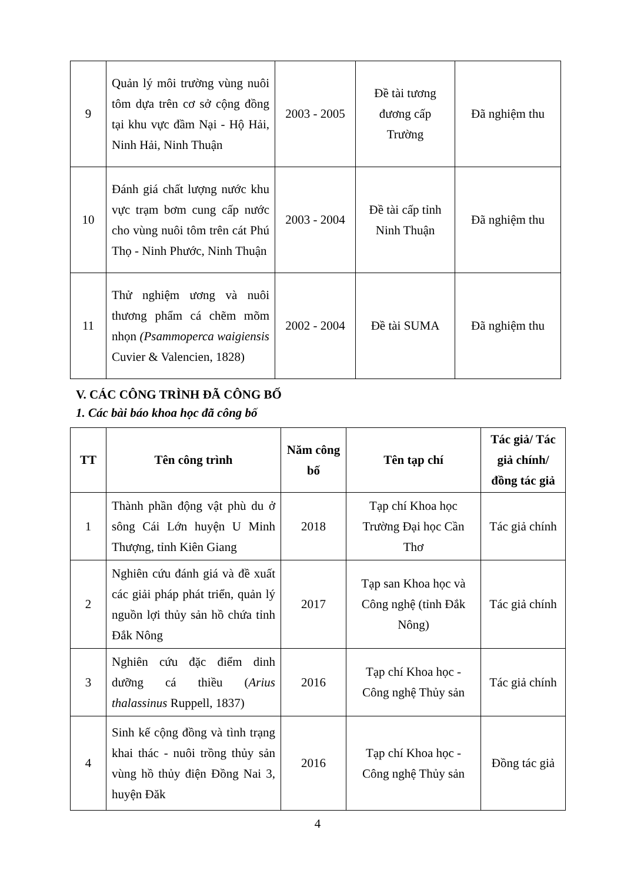| 9 | Quản lý môi trường vùng nuôi tôm dựa trên cơ sở cộng đồng tại khu vực đầm Nại - Hộ Hải, Ninh Hải, Ninh Thuận | 2003 - 2005 | Đề tài tương đương cấp Trường | Đã nghiệm thu |
| 10 | Đánh giá chất lượng nước khu vực trạm bơm cung cấp nước cho vùng nuôi tôm trên cát Phú Thọ - Ninh Phước, Ninh Thuận | 2003 - 2004 | Đề tài cấp tỉnh Ninh Thuận | Đã nghiệm thu |
| 11 | Thử nghiệm ương và nuôi thương phẩm cá chẽm mõm nhọn (Psammoperca waigiensis Cuvier & Valencien, 1828) | 2002 - 2004 | Đề tài SUMA | Đã nghiệm thu |
V. CÁC CÔNG TRÌNH ĐÃ CÔNG BỐ
1. Các bài báo khoa học đã công bố
| TT | Tên công trình | Năm công bố | Tên tạp chí | Tác giả/ Tác giả chính/ đồng tác giả |
| --- | --- | --- | --- | --- |
| 1 | Thành phần động vật phù du ở sông Cái Lớn huyện U Minh Thượng, tỉnh Kiên Giang | 2018 | Tạp chí Khoa học Trường Đại học Cần Thơ | Tác giả chính |
| 2 | Nghiên cứu đánh giá và đề xuất các giải pháp phát triển, quản lý nguồn lợi thủy sản hồ chứa tỉnh Đắk Nông | 2017 | Tạp san Khoa học và Công nghệ (tỉnh Đắk Nông) | Tác giả chính |
| 3 | Nghiên cứu đặc điểm dinh dưỡng cá thiều ( Arius thalassinus Ruppell, 1837) | 2016 | Tạp chí Khoa học - Công nghệ Thủy sản | Tác giả chính |
| 4 | Sinh kế cộng đồng và tình trạng khai thác - nuôi trồng thủy sản vùng hồ thủy điện Đồng Nai 3, huyện Đăk | 2016 | Tạp chí Khoa học - Công nghệ Thủy sản | Đồng tác giả |
4